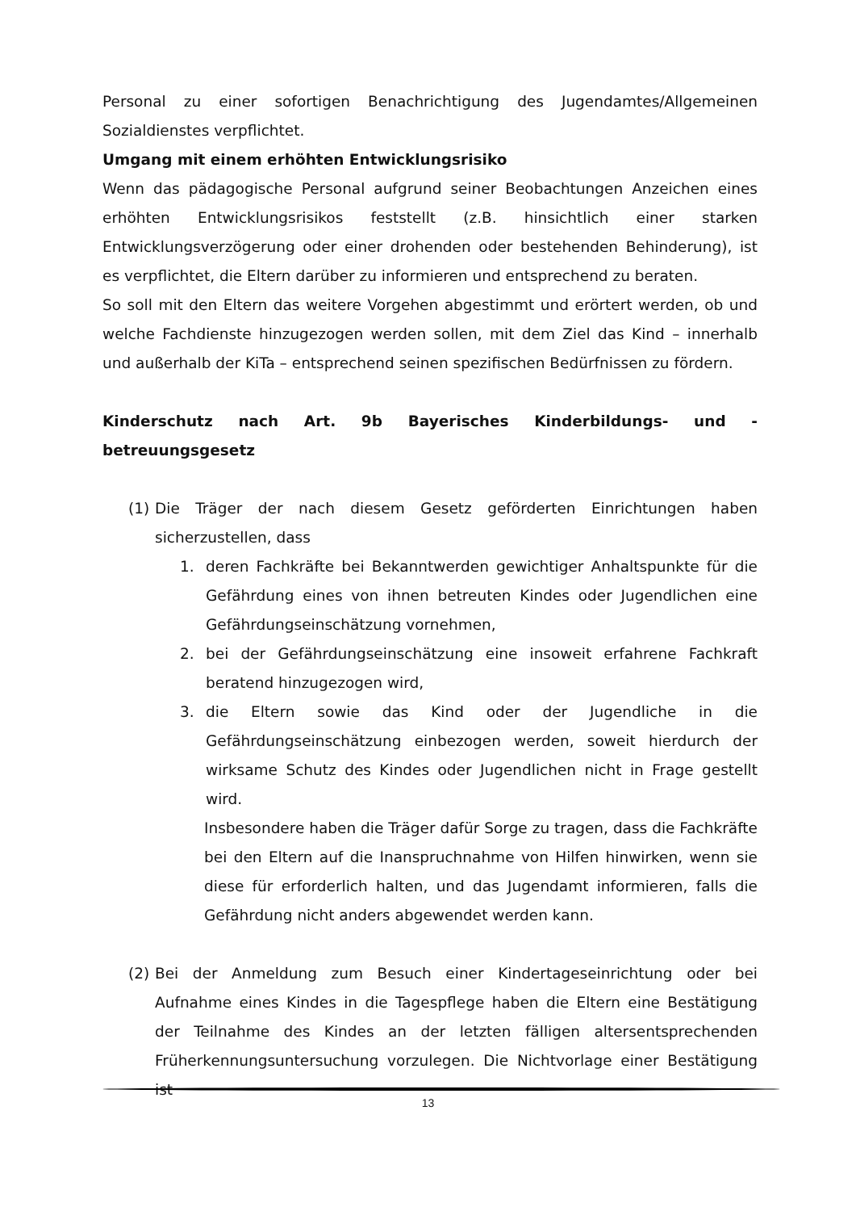Personal zu einer sofortigen Benachrichtigung des Jugendamtes/Allgemeinen Sozialdienstes verpflichtet.
Umgang mit einem erhöhten Entwicklungsrisiko
Wenn das pädagogische Personal aufgrund seiner Beobachtungen Anzeichen eines erhöhten Entwicklungsrisikos feststellt (z.B. hinsichtlich einer starken Entwicklungsverzögerung oder einer drohenden oder bestehenden Behinderung), ist es verpflichtet, die Eltern darüber zu informieren und entsprechend zu beraten.
So soll mit den Eltern das weitere Vorgehen abgestimmt und erörtert werden, ob und welche Fachdienste hinzugezogen werden sollen, mit dem Ziel das Kind – innerhalb und außerhalb der KiTa – entsprechend seinen spezifischen Bedürfnissen zu fördern.
Kinderschutz nach Art. 9b Bayerisches Kinderbildungs- und -betreuungsgesetz
(1)
Die Träger der nach diesem Gesetz geförderten Einrichtungen haben sicherzustellen, dass
1. deren Fachkräfte bei Bekanntwerden gewichtiger Anhaltspunkte für die Gefährdung eines von ihnen betreuten Kindes oder Jugendlichen eine Gefährdungseinschätzung vornehmen,
2. bei der Gefährdungseinschätzung eine insoweit erfahrene Fachkraft beratend hinzugezogen wird,
3. die Eltern sowie das Kind oder der Jugendliche in die Gefährdungseinschätzung einbezogen werden, soweit hierdurch der wirksame Schutz des Kindes oder Jugendlichen nicht in Frage gestellt wird.
Insbesondere haben die Träger dafür Sorge zu tragen, dass die Fachkräfte bei den Eltern auf die Inanspruchnahme von Hilfen hinwirken, wenn sie diese für erforderlich halten, und das Jugendamt informieren, falls die Gefährdung nicht anders abgewendet werden kann.
(2)
Bei der Anmeldung zum Besuch einer Kindertageseinrichtung oder bei Aufnahme eines Kindes in die Tagespflege haben die Eltern eine Bestätigung der Teilnahme des Kindes an der letzten fälligen altersentsprechenden Früherkennungsuntersuchung vorzulegen. Die Nichtvorlage einer Bestätigung ist
13